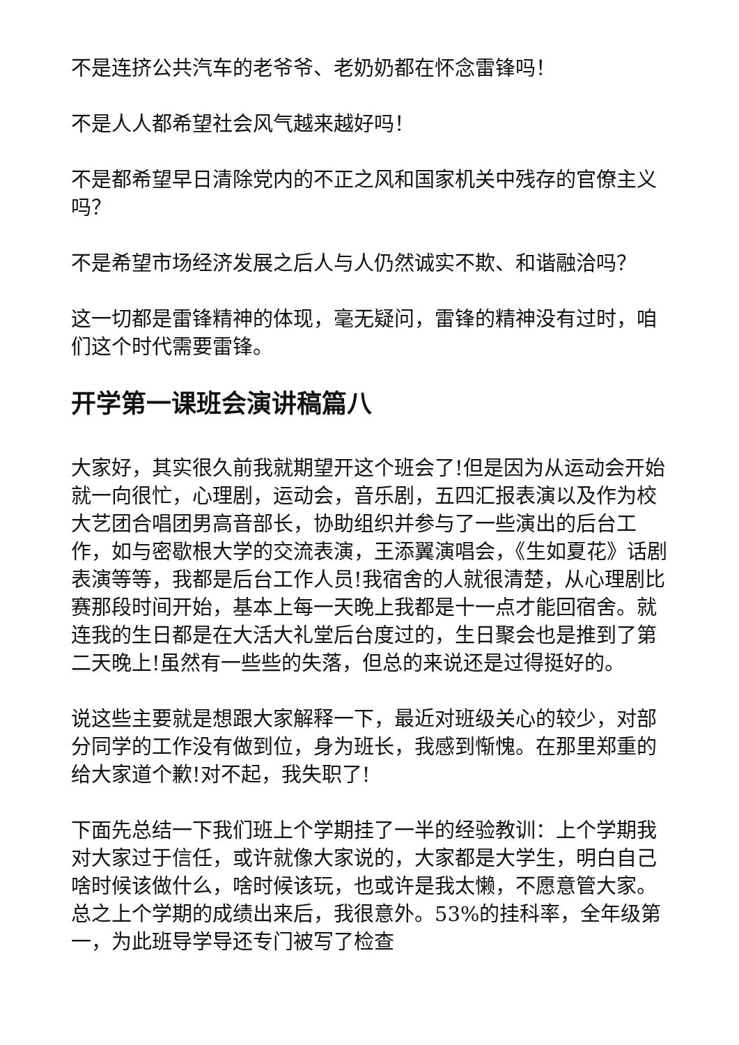不是连挤公共汽车的老爷爷、老奶奶都在怀念雷锋吗！
不是人人都希望社会风气越来越好吗！
不是都希望早日清除党内的不正之风和国家机关中残存的官僚主义吗？
不是希望市场经济发展之后人与人仍然诚实不欺、和谐融洽吗？
这一切都是雷锋精神的体现，毫无疑问，雷锋的精神没有过时，咱们这个时代需要雷锋。
开学第一课班会演讲稿篇八
大家好，其实很久前我就期望开这个班会了!但是因为从运动会开始就一向很忙，心理剧，运动会，音乐剧，五四汇报表演以及作为校大艺团合唱团男高音部长，协助组织并参与了一些演出的后台工作，如与密歇根大学的交流表演，王添翼演唱会，《生如夏花》话剧表演等等，我都是后台工作人员!我宿舍的人就很清楚，从心理剧比赛那段时间开始，基本上每一天晚上我都是十一点才能回宿舍。就连我的生日都是在大活大礼堂后台度过的，生日聚会也是推到了第二天晚上!虽然有一些些的失落，但总的来说还是过得挺好的。
说这些主要就是想跟大家解释一下，最近对班级关心的较少，对部分同学的工作没有做到位，身为班长，我感到惭愧。在那里郑重的给大家道个歉!对不起，我失职了!
下面先总结一下我们班上个学期挂了一半的经验教训：上个学期我对大家过于信任，或许就像大家说的，大家都是大学生，明白自己啥时候该做什么，啥时候该玩，也或许是我太懒，不愿意管大家。总之上个学期的成绩出来后，我很意外。53%的挂科率，全年级第一，为此班导学导还专门被写了检查